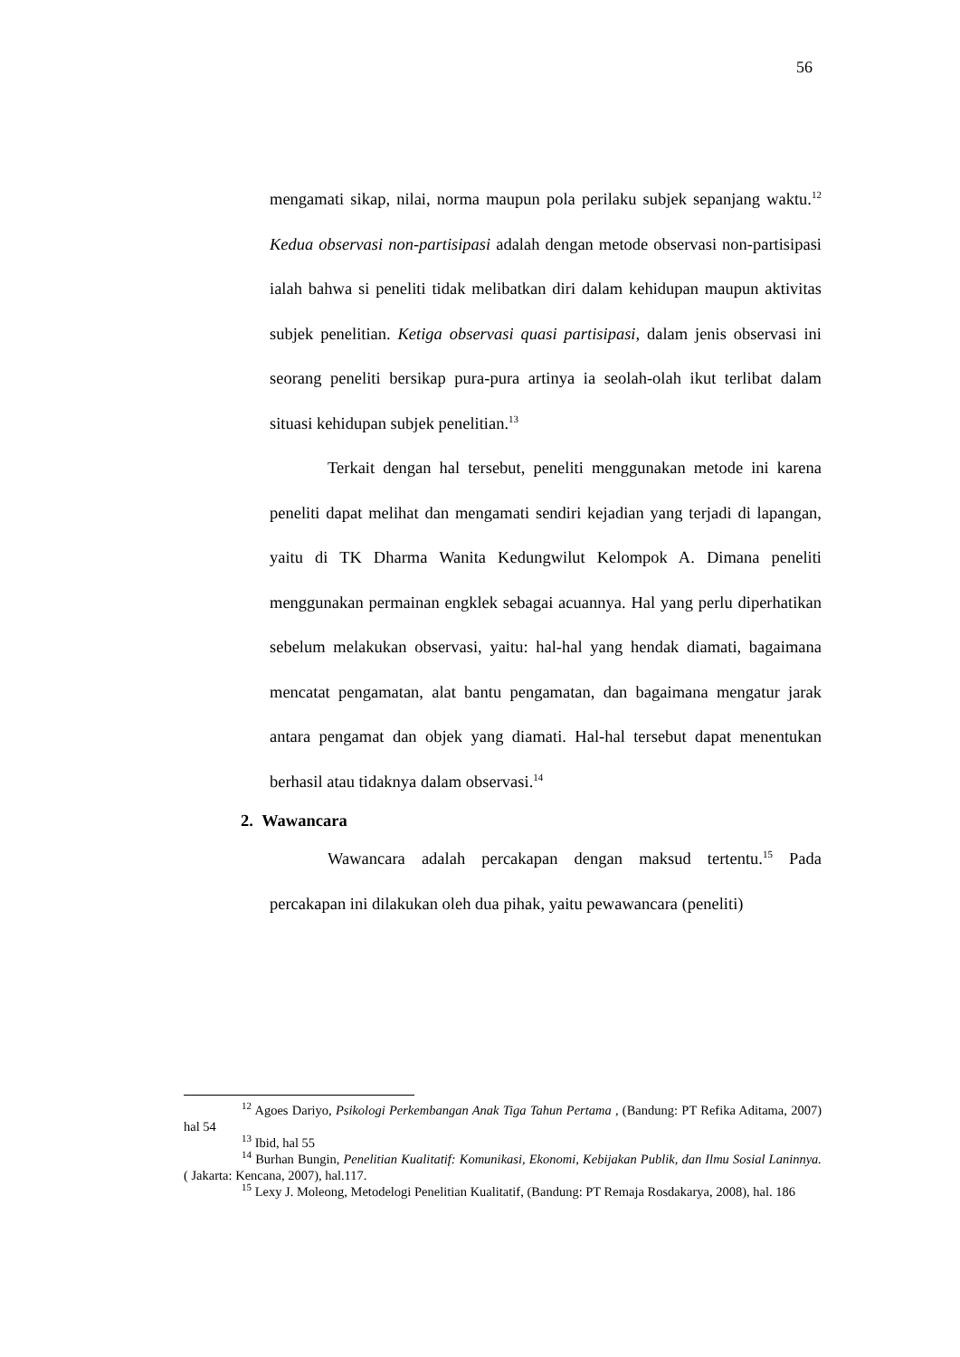56
mengamati sikap, nilai, norma maupun pola perilaku subjek sepanjang waktu.<sup>12</sup> Kedua observasi non-partisipasi adalah dengan metode observasi non-partisipasi ialah bahwa si peneliti tidak melibatkan diri dalam kehidupan maupun aktivitas subjek penelitian. Ketiga observasi quasi partisipasi, dalam jenis observasi ini seorang peneliti bersikap pura-pura artinya ia seolah-olah ikut terlibat dalam situasi kehidupan subjek penelitian.<sup>13</sup>
Terkait dengan hal tersebut, peneliti menggunakan metode ini karena peneliti dapat melihat dan mengamati sendiri kejadian yang terjadi di lapangan, yaitu di TK Dharma Wanita Kedungwilut Kelompok A. Dimana peneliti menggunakan permainan engklek sebagai acuannya. Hal yang perlu diperhatikan sebelum melakukan observasi, yaitu: hal-hal yang hendak diamati, bagaimana mencatat pengamatan, alat bantu pengamatan, dan bagaimana mengatur jarak antara pengamat dan objek yang diamati. Hal-hal tersebut dapat menentukan berhasil atau tidaknya dalam observasi.<sup>14</sup>
2. Wawancara
Wawancara adalah percakapan dengan maksud tertentu.<sup>15</sup> Pada percakapan ini dilakukan oleh dua pihak, yaitu pewawancara (peneliti)
<sup>12</sup> Agoes Dariyo, Psikologi Perkembangan Anak Tiga Tahun Pertama , (Bandung: PT Refika Aditama, 2007) hal 54
<sup>13</sup> Ibid, hal 55
<sup>14</sup> Burhan Bungin, Penelitian Kualitatif: Komunikasi, Ekonomi, Kebijakan Publik, dan Ilmu Sosial Laninnya. ( Jakarta: Kencana, 2007), hal.117.
<sup>15</sup> Lexy J. Moleong, Metodelogi Penelitian Kualitatif, (Bandung: PT Remaja Rosdakarya, 2008), hal. 186